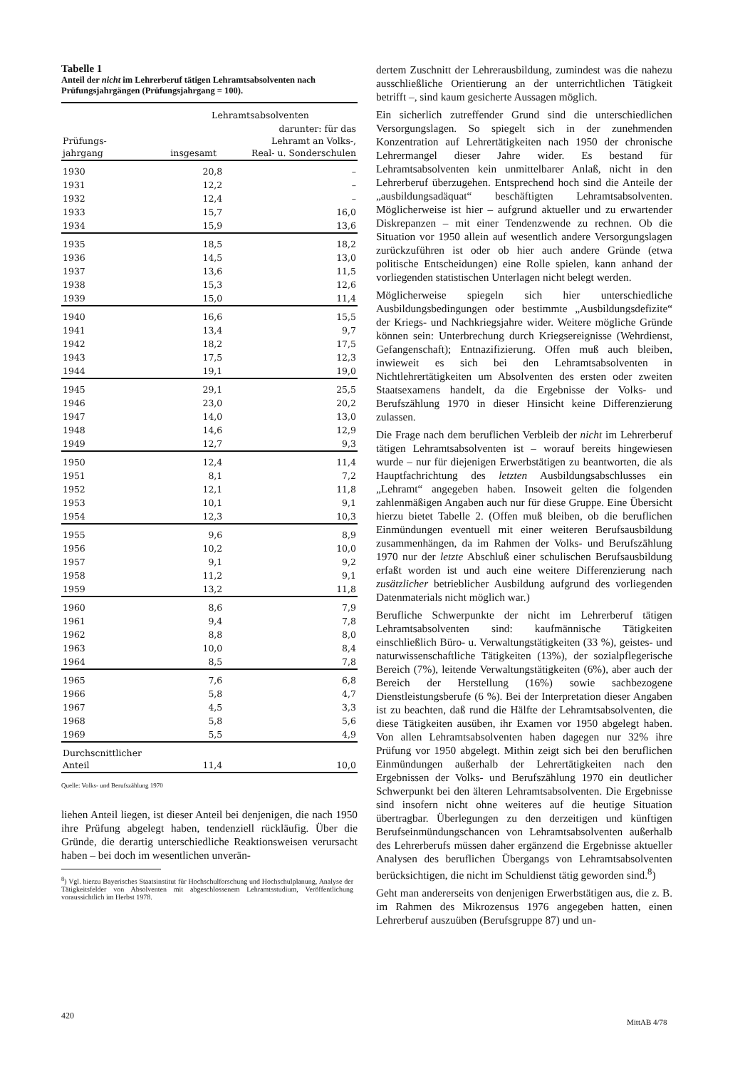Tabelle 1
Anteil der nicht im Lehrerberuf tätigen Lehramtsabsolventen nach Prüfungsjahrgängen (Prüfungsjahrgang = 100).
| Prüfungs- jahrgang | Lehramtsabsolventen | |
| --- | --- | --- |
| | insgesamt | darunter: für das Lehramt an Volks-, Real- u. Sonderschulen |
| 1930 | 20,8 | – |
| 1931 | 12,2 | – |
| 1932 | 12,4 | – |
| 1933 | 15,7 | 16,0 |
| 1934 | 15,9 | 13,6 |
| 1935 | 18,5 | 18,2 |
| 1936 | 14,5 | 13,0 |
| 1937 | 13,6 | 11,5 |
| 1938 | 15,3 | 12,6 |
| 1939 | 15,0 | 11,4 |
| 1940 | 16,6 | 15,5 |
| 1941 | 13,4 | 9,7 |
| 1942 | 18,2 | 17,5 |
| 1943 | 17,5 | 12,3 |
| 1944 | 19,1 | 19,0 |
| 1945 | 29,1 | 25,5 |
| 1946 | 23,0 | 20,2 |
| 1947 | 14,0 | 13,0 |
| 1948 | 14,6 | 12,9 |
| 1949 | 12,7 | 9,3 |
| 1950 | 12,4 | 11,4 |
| 1951 | 8,1 | 7,2 |
| 1952 | 12,1 | 11,8 |
| 1953 | 10,1 | 9,1 |
| 1954 | 12,3 | 10,3 |
| 1955 | 9,6 | 8,9 |
| 1956 | 10,2 | 10,0 |
| 1957 | 9,1 | 9,2 |
| 1958 | 11,2 | 9,1 |
| 1959 | 13,2 | 11,8 |
| 1960 | 8,6 | 7,9 |
| 1961 | 9,4 | 7,8 |
| 1962 | 8,8 | 8,0 |
| 1963 | 10,0 | 8,4 |
| 1964 | 8,5 | 7,8 |
| 1965 | 7,6 | 6,8 |
| 1966 | 5,8 | 4,7 |
| 1967 | 4,5 | 3,3 |
| 1968 | 5,8 | 5,6 |
| 1969 | 5,5 | 4,9 |
| Durchscnittlicher Anteil | 11,4 | 10,0 |
Quelle: Volks- und Berufszählung 1970
liehen Anteil liegen, ist dieser Anteil bei denjenigen, die nach 1950 ihre Prüfung abgelegt haben, tendenziell rückläufig. Über die Gründe, die derartig unterschiedliche Reaktionsweisen verursacht haben – bei doch im wesentlichen unverän-
<sup>8</sup>) Vgl. hierzu Bayerisches Staatsinstitut für Hochschulforschung und Hochschulplanung, Analyse der Tätigkeitsfelder von Absolventen mit abgeschlossenem Lehramtsstudium, Veröffentlichung voraussichtlich im Herbst 1978.
dertem Zuschnitt der Lehrerausbildung, zumindest was die nahezu ausschließliche Orientierung an der unterrichtlichen Tätigkeit betrifft –, sind kaum gesicherte Aussagen möglich.
Ein sicherlich zutreffender Grund sind die unterschiedlichen Versorgungslagen. So spiegelt sich in der zunehmenden Konzentration auf Lehrertätigkeiten nach 1950 der chronische Lehrermangel dieser Jahre wider. Es bestand für Lehramtsabsolventen kein unmittelbarer Anlaß, nicht in den Lehrerberuf überzugehen. Entsprechend hoch sind die Anteile der „ausbildungsadäquat“ beschäftigten Lehramtsabsolventen. Möglicherweise ist hier – aufgrund aktueller und zu erwartender Diskrepanzen – mit einer Tendenzwende zu rechnen. Ob die Situation vor 1950 allein auf wesentlich andere Versorgungslagen zurückzuführen ist oder ob hier auch andere Gründe (etwa politische Entscheidungen) eine Rolle spielen, kann anhand der vorliegenden statistischen Unterlagen nicht belegt werden.
Möglicherweise spiegeln sich hier unterschiedliche Ausbildungsbedingungen oder bestimmte „Ausbildungsdefizite“ der Kriegs- und Nachkriegsjahre wider. Weitere mögliche Gründe können sein: Unterbrechung durch Kriegsereignisse (Wehrdienst, Gefangenschaft); Entnazifizierung. Offen muß auch bleiben, inwieweit es sich bei den Lehramtsabsolventen in Nichtlehrertätigkeiten um Absolventen des ersten oder zweiten Staatsexamens handelt, da die Ergebnisse der Volks- und Berufszählung 1970 in dieser Hinsicht keine Differenzierung zulassen.
Die Frage nach dem beruflichen Verbleib der nicht im Lehrerberuf tätigen Lehramtsabsolventen ist – worauf bereits hingewiesen wurde – nur für diejenigen Erwerbstätigen zu beantworten, die als Hauptfachrichtung des letzten Ausbildungsabschlusses ein „Lehramt“ angegeben haben. Insoweit gelten die folgenden zahlenmäßigen Angaben auch nur für diese Gruppe. Eine Übersicht hierzu bietet Tabelle 2. (Offen muß bleiben, ob die beruflichen Einmündungen eventuell mit einer weiteren Berufsausbildung zusammenhängen, da im Rahmen der Volks- und Berufszählung 1970 nur der letzte Abschluß einer schulischen Berufsausbildung erfaßt worden ist und auch eine weitere Differenzierung nach zusätzlicher betrieblicher Ausbildung aufgrund des vorliegenden Datenmaterials nicht möglich war.)
Berufliche Schwerpunkte der nicht im Lehrerberuf tätigen Lehramtsabsolventen sind: kaufmännische Tätigkeiten einschließlich Büro- u. Verwaltungstätigkeiten (33 %), geistes- und naturwissenschaftliche Tätigkeiten (13%), der sozialpflegerische Bereich (7%), leitende Verwaltungstätigkeiten (6%), aber auch der Bereich der Herstellung (16%) sowie sachbezogene Dienstleistungsberufe (6 %). Bei der Interpretation dieser Angaben ist zu beachten, daß rund die Hälfte der Lehramtsabsolventen, die diese Tätigkeiten ausüben, ihr Examen vor 1950 abgelegt haben. Von allen Lehramtsabsolventen haben dagegen nur 32% ihre Prüfung vor 1950 abgelegt. Mithin zeigt sich bei den beruflichen Einmündungen außerhalb der Lehrertätigkeiten nach den Ergebnissen der Volks- und Berufszählung 1970 ein deutlicher Schwerpunkt bei den älteren Lehramtsabsolventen. Die Ergebnisse sind insofern nicht ohne weiteres auf die heutige Situation übertragbar. Überlegungen zu den derzeitigen und künftigen Berufseinmündungschancen von Lehramtsabsolventen außerhalb des Lehrerberufs müssen daher ergänzend die Ergebnisse aktueller Analysen des beruflichen Übergangs von Lehramtsabsolventen berücksichtigen, die nicht im Schuldienst tätig geworden sind.<sup>8</sup>)
Geht man andererseits von denjenigen Erwerbstätigen aus, die z. B. im Rahmen des Mikrozensus 1976 angegeben hatten, einen Lehrerberuf auszuüben (Berufsgruppe 87) und un-
420
MittAB 4/78